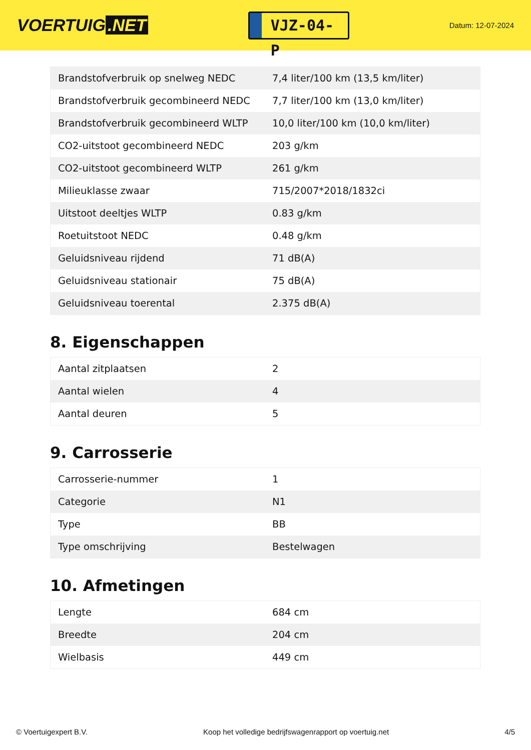VOERTUIG.NET
VJZ-04-P
Datum: 12-07-2024
| Brandstofverbruik op snelweg NEDC | 7,4 liter/100 km (13,5 km/liter) |
| Brandstofverbruik gecombineerd NEDC | 7,7 liter/100 km (13,0 km/liter) |
| Brandstofverbruik gecombineerd WLTP | 10,0 liter/100 km (10,0 km/liter) |
| CO2-uitstoot gecombineerd NEDC | 203 g/km |
| CO2-uitstoot gecombineerd WLTP | 261 g/km |
| Milieuklasse zwaar | 715/2007*2018/1832ci |
| Uitstoot deeltjes WLTP | 0.83 g/km |
| Roetuitstoot NEDC | 0.48 g/km |
| Geluidsniveau rijdend | 71 dB(A) |
| Geluidsniveau stationair | 75 dB(A) |
| Geluidsniveau toerental | 2.375 dB(A) |
8. Eigenschappen
| Aantal zitplaatsen | 2 |
| Aantal wielen | 4 |
| Aantal deuren | 5 |
9. Carrosserie
| Carrosserie-nummer | 1 |
| Categorie | N1 |
| Type | BB |
| Type omschrijving | Bestelwagen |
10. Afmetingen
| Lengte | 684 cm |
| Breedte | 204 cm |
| Wielbasis | 449 cm |
© Voertuigexpert B.V. Koop het volledige bedrijfswagenrapport op voertuig.net 4/5